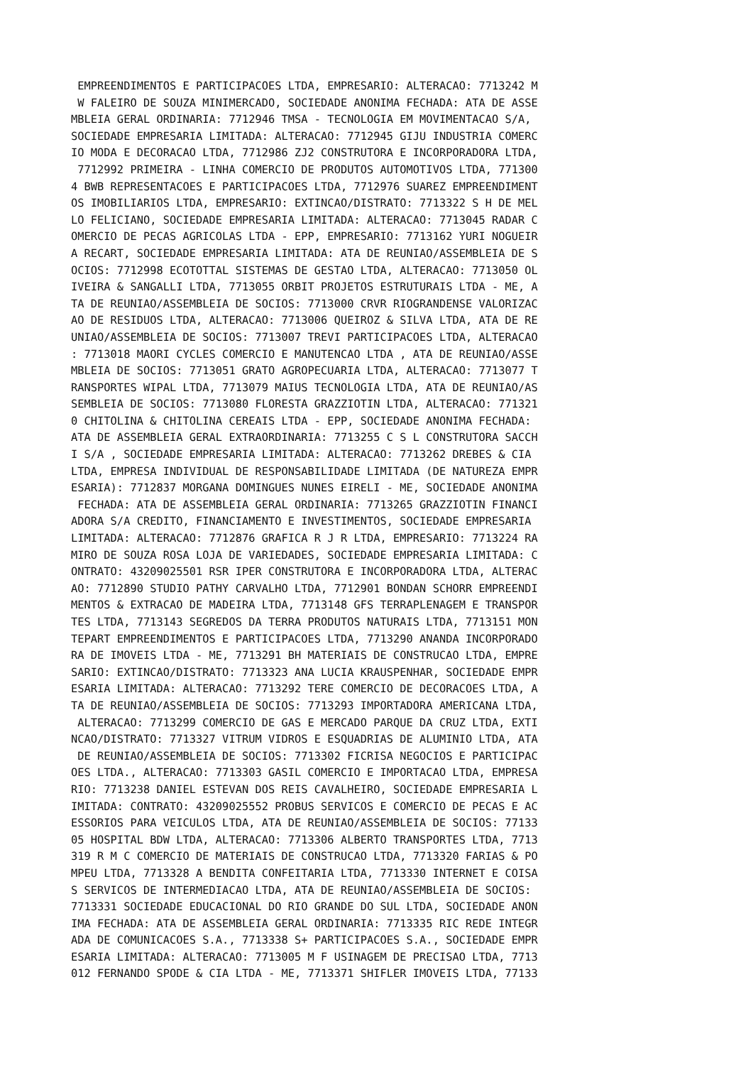EMPREENDIMENTOS E PARTICIPACOES LTDA, EMPRESARIO: ALTERACAO: 7713242 M
 W FALEIRO DE SOUZA MINIMERCADO, SOCIEDADE ANONIMA FECHADA: ATA DE ASSE
MBLEIA GERAL ORDINARIA: 7712946 TMSA - TECNOLOGIA EM MOVIMENTACAO S/A, 
SOCIEDADE EMPRESARIA LIMITADA: ALTERACAO: 7712945 GIJU INDUSTRIA COMERC
IO MODA E DECORACAO LTDA, 7712986 ZJ2 CONSTRUTORA E INCORPORADORA LTDA,
 7712992 PRIMEIRA - LINHA COMERCIO DE PRODUTOS AUTOMOTIVOS LTDA, 771300
4 BWB REPRESENTACOES E PARTICIPACOES LTDA, 7712976 SUAREZ EMPREENDIMENT
OS IMOBILIARIOS LTDA, EMPRESARIO: EXTINCAO/DISTRATO: 7713322 S H DE MEL
LO FELICIANO, SOCIEDADE EMPRESARIA LIMITADA: ALTERACAO: 7713045 RADAR C
OMERCIO DE PECAS AGRICOLAS LTDA - EPP, EMPRESARIO: 7713162 YURI NOGUEIR
A RECART, SOCIEDADE EMPRESARIA LIMITADA: ATA DE REUNIAO/ASSEMBLEIA DE S
OCIOS: 7712998 ECOTOTTAL SISTEMAS DE GESTAO LTDA, ALTERACAO: 7713050 OL
IVEIRA & SANGALLI LTDA, 7713055 ORBIT PROJETOS ESTRUTURAIS LTDA - ME, A
TA DE REUNIAO/ASSEMBLEIA DE SOCIOS: 7713000 CRVR RIOGRANDENSE VALORIZAC
AO DE RESIDUOS LTDA, ALTERACAO: 7713006 QUEIROZ & SILVA LTDA, ATA DE RE
UNIAO/ASSEMBLEIA DE SOCIOS: 7713007 TREVI PARTICIPACOES LTDA, ALTERACAO
: 7713018 MAORI CYCLES COMERCIO E MANUTENCAO LTDA , ATA DE REUNIAO/ASSE
MBLEIA DE SOCIOS: 7713051 GRATO AGROPECUARIA LTDA, ALTERACAO: 7713077 T
RANSPORTES WIPAL LTDA, 7713079 MAIUS TECNOLOGIA LTDA, ATA DE REUNIAO/AS
SEMBLEIA DE SOCIOS: 7713080 FLORESTA GRAZZIOTIN LTDA, ALTERACAO: 771321
0 CHITOLINA & CHITOLINA CEREAIS LTDA - EPP, SOCIEDADE ANONIMA FECHADA: 
ATA DE ASSEMBLEIA GERAL EXTRAORDINARIA: 7713255 C S L CONSTRUTORA SACCH
I S/A , SOCIEDADE EMPRESARIA LIMITADA: ALTERACAO: 7713262 DREBES & CIA 
LTDA, EMPRESA INDIVIDUAL DE RESPONSABILIDADE LIMITADA (DE NATUREZA EMPR
ESARIA): 7712837 MORGANA DOMINGUES NUNES EIRELI - ME, SOCIEDADE ANONIMA
 FECHADA: ATA DE ASSEMBLEIA GERAL ORDINARIA: 7713265 GRAZZIOTIN FINANCI
ADORA S/A CREDITO, FINANCIAMENTO E INVESTIMENTOS, SOCIEDADE EMPRESARIA 
LIMITADA: ALTERACAO: 7712876 GRAFICA R J R LTDA, EMPRESARIO: 7713224 RA
MIRO DE SOUZA ROSA LOJA DE VARIEDADES, SOCIEDADE EMPRESARIA LIMITADA: C
ONTRATO: 43209025501 RSR IPER CONSTRUTORA E INCORPORADORA LTDA, ALTERAC
AO: 7712890 STUDIO PATHY CARVALHO LTDA, 7712901 BONDAN SCHORR EMPREENDI
MENTOS & EXTRACAO DE MADEIRA LTDA, 7713148 GFS TERRAPLENAGEM E TRANSPOR
TES LTDA, 7713143 SEGREDOS DA TERRA PRODUTOS NATURAIS LTDA, 7713151 MON
TEPART EMPREENDIMENTOS E PARTICIPACOES LTDA, 7713290 ANANDA INCORPORADO
RA DE IMOVEIS LTDA - ME, 7713291 BH MATERIAIS DE CONSTRUCAO LTDA, EMPRE
SARIO: EXTINCAO/DISTRATO: 7713323 ANA LUCIA KRAUSPENHAR, SOCIEDADE EMPR
ESARIA LIMITADA: ALTERACAO: 7713292 TERE COMERCIO DE DECORACOES LTDA, A
TA DE REUNIAO/ASSEMBLEIA DE SOCIOS: 7713293 IMPORTADORA AMERICANA LTDA,
 ALTERACAO: 7713299 COMERCIO DE GAS E MERCADO PARQUE DA CRUZ LTDA, EXTI
NCAO/DISTRATO: 7713327 VITRUM VIDROS E ESQUADRIAS DE ALUMINIO LTDA, ATA
 DE REUNIAO/ASSEMBLEIA DE SOCIOS: 7713302 FICRISA NEGOCIOS E PARTICIPAC
OES LTDA., ALTERACAO: 7713303 GASIL COMERCIO E IMPORTACAO LTDA, EMPRESA
RIO: 7713238 DANIEL ESTEVAN DOS REIS CAVALHEIRO, SOCIEDADE EMPRESARIA L
IMITADA: CONTRATO: 43209025552 PROBUS SERVICOS E COMERCIO DE PECAS E AC
ESSORIOS PARA VEICULOS LTDA, ATA DE REUNIAO/ASSEMBLEIA DE SOCIOS: 77133
05 HOSPITAL BDW LTDA, ALTERACAO: 7713306 ALBERTO TRANSPORTES LTDA, 7713
319 R M C COMERCIO DE MATERIAIS DE CONSTRUCAO LTDA, 7713320 FARIAS & PO
MPEU LTDA, 7713328 A BENDITA CONFEITARIA LTDA, 7713330 INTERNET E COISA
S SERVICOS DE INTERMEDIACAO LTDA, ATA DE REUNIAO/ASSEMBLEIA DE SOCIOS: 
7713331 SOCIEDADE EDUCACIONAL DO RIO GRANDE DO SUL LTDA, SOCIEDADE ANON
IMA FECHADA: ATA DE ASSEMBLEIA GERAL ORDINARIA: 7713335 RIC REDE INTEGR
ADA DE COMUNICACOES S.A., 7713338 S+ PARTICIPACOES S.A., SOCIEDADE EMPR
ESARIA LIMITADA: ALTERACAO: 7713005 M F USINAGEM DE PRECISAO LTDA, 7713
012 FERNANDO SPODE & CIA LTDA - ME, 7713371 SHIFLER IMOVEIS LTDA, 77133